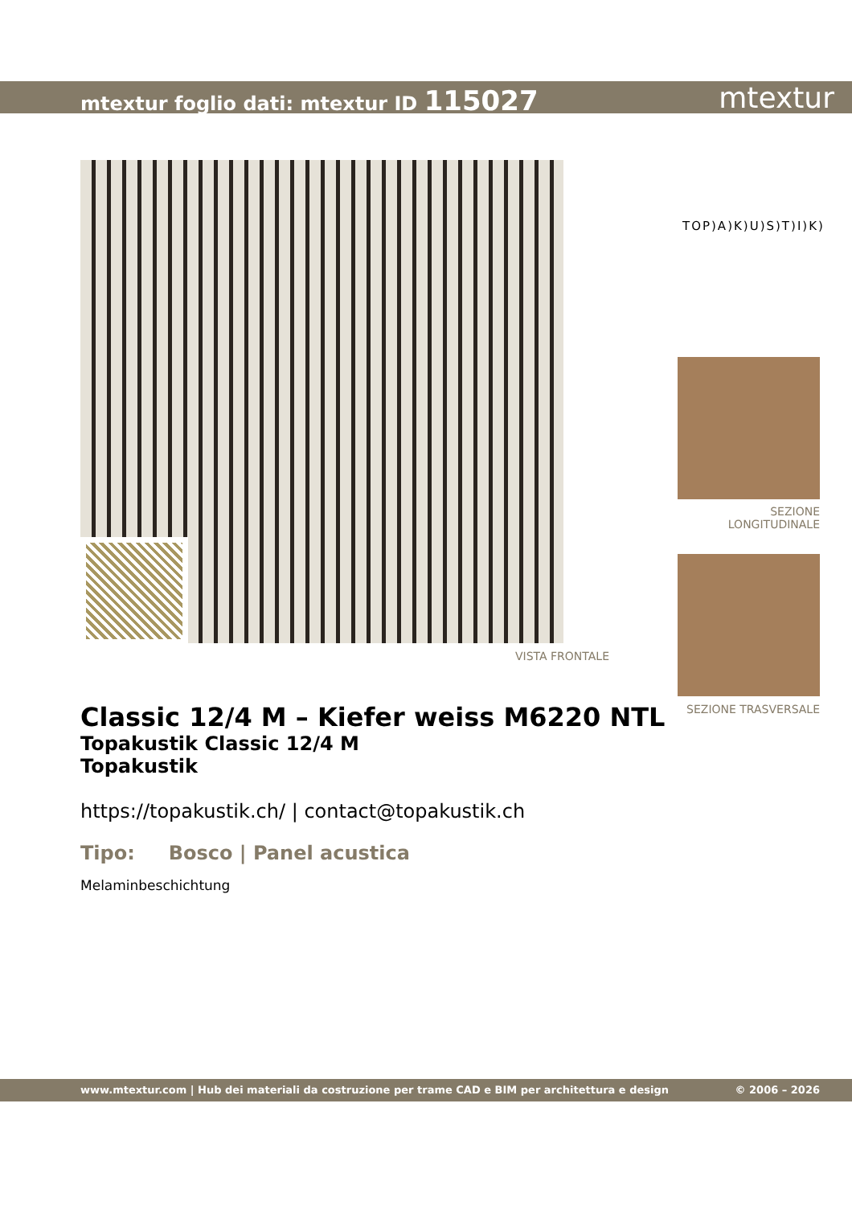mtextur foglio dati: mtextur ID 115027
mtextur
VISTA FRONTALE
TOP)A)K)U)S)T)I)K)
SEZIONE
LONGITUDINALE
SEZIONE TRASVERSALE
Classic 12/4 M – Kiefer weiss M6220 NTL
Topakustik Classic 12/4 M
Topakustik
https://topakustik.ch/ | contact@topakustik.ch
Tipo: Bosco | Panel acustica
Melaminbeschichtung
www.mtextur.com | Hub dei materiali da costruzione per trame CAD e BIM per architettura e design © 2006 – 2026